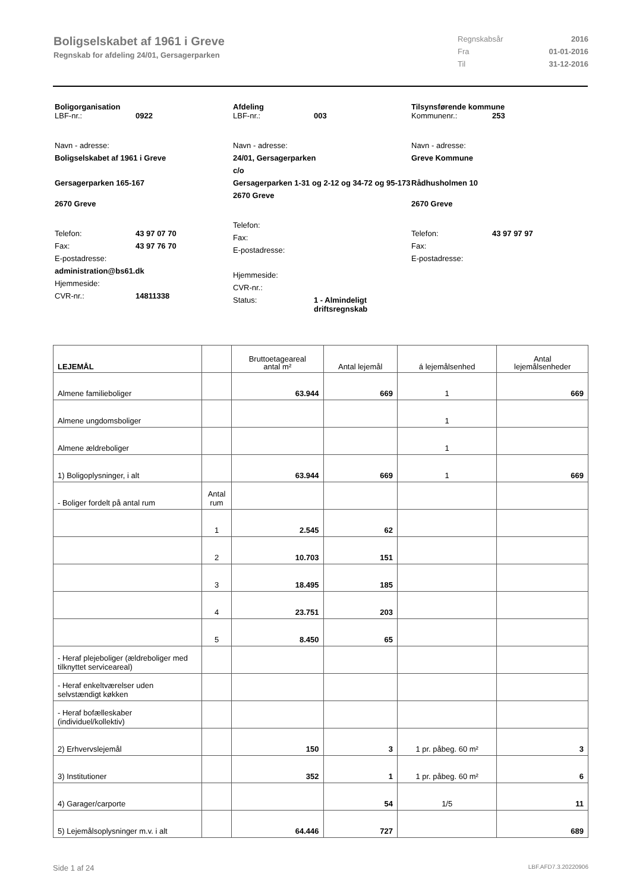Boligselskabet af 1961 i Greve
Regnskab for afdeling 24/01, Gersagerparken
Regnskabsår 2016
Fra 01-01-2016
Til 31-12-2016
Boligorganisation
LBF-nr.: 0922
Navn - adresse:
Boligselskabet af 1961 i Greve
Gersagerparken 165-167
2670 Greve
Telefon: 43 97 07 70
Fax: 43 97 76 70
E-postadresse:
administration@bs61.dk
Hjemmeside:
CVR-nr.: 14811338
Afdeling
LBF-nr.: 003
Navn - adresse:
24/01, Gersagerparken
c/o
Gersagerparken 1-31 og 2-12 og 34-72 og 95-173
2670 Greve
Telefon:
Fax:
E-postadresse:
Hjemmeside:
CVR-nr.:
Status: 1 - Almindeligt
driftsregnskab
Tilsynsførende kommune
Kommunenr.: 253
Navn - adresse:
Greve Kommune
Rådhusholmen 10
2670 Greve
Telefon: 43 97 97 97
Fax:
E-postadresse:
| LEJEMÅL | | Bruttoetageareal antal m² | Antal lejemål | á lejemålsenhed | Antal lejemålsenheder |
| --- | --- | --- | --- | --- | --- |
| Almene familieboliger | | 63.944 | 669 | 1 | 669 |
| Almene ungdomsboliger | | | | 1 | |
| Almene ældreboliger | | | | 1 | |
| 1) Boligoplysninger, i alt | | 63.944 | 669 | 1 | 669 |
| - Boliger fordelt på antal rum | Antal rum | | | | |
| | 1 | 2.545 | 62 | | |
| | 2 | 10.703 | 151 | | |
| | 3 | 18.495 | 185 | | |
| | 4 | 23.751 | 203 | | |
| | 5 | 8.450 | 65 | | |
| - Heraf plejeboliger (ældreboliger med tilknyttet serviceareal) | | | | | |
| - Heraf enkeltværelser uden selvstændigt køkken | | | | | |
| - Heraf bofælleskaber (individuel/kollektiv) | | | | | |
| 2) Erhvervslejemål | | 150 | 3 | 1 pr. påbeg. 60 m² | 3 |
| 3) Institutioner | | 352 | 1 | 1 pr. påbeg. 60 m² | 6 |
| 4) Garager/carporte | | | 54 | 1/5 | 11 |
| 5) Lejemålsoplysninger m.v. i alt | | 64.446 | 727 | | 689 |
Side 1 af 24 LBF.AFD7.3.20220906